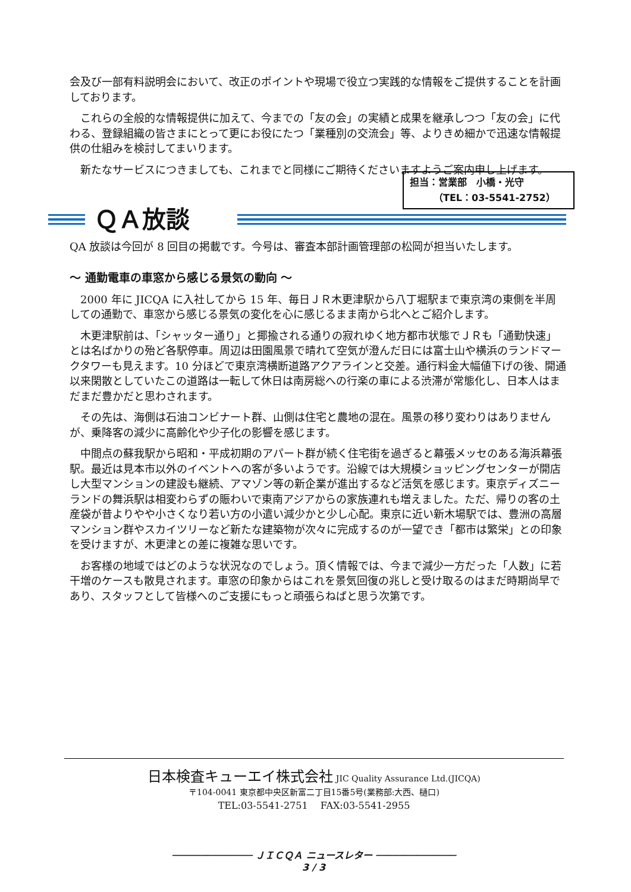会及び一部有料説明会において、改正のポイントや現場で役立つ実践的な情報をご提供することを計画しております。
これらの全般的な情報提供に加えて、今までの「友の会」の実績と成果を継承しつつ「友の会」に代わる、登録組織の皆さまにとって更にお役にたつ「業種別の交流会」等、よりきめ細かで迅速な情報提供の仕組みを検討してまいります。
新たなサービスにつきましても、これまでと同様にご期待くださいますようご案内申し上げます。
担当：営業部　小橋・光守
　　　（TEL：03-5541-2752）
ＱＡ放談
QA 放談は今回が 8 回目の掲載です。今号は、審査本部計画管理部の松岡が担当いたします。
～ 通勤電車の車窓から感じる景気の動向 ～
2000 年に JICQA に入社してから 15 年、毎日ＪＲ木更津駅から八丁堀駅まで東京湾の東側を半周しての通勤で、車窓から感じる景気の変化を心に感じるまま南から北へとご紹介します。
木更津駅前は、「シャッター通り」と揶揄される通りの寂れゆく地方都市状態でＪＲも「通勤快速」とは名ばかりの殆ど各駅停車。周辺は田園風景で晴れて空気が澄んだ日には富士山や横浜のランドマークタワーも見えます。10 分ほどで東京湾横断道路アクアラインと交差。通行料金大幅値下げの後、開通以来閑散としていたこの道路は一転して休日は南房総への行楽の車による渋滞が常態化し、日本人はまだまだ豊かだと思わされます。
その先は、海側は石油コンビナート群、山側は住宅と農地の混在。風景の移り変わりはありませんが、乗降客の減少に高齢化や少子化の影響を感じます。
中間点の蘇我駅から昭和・平成初期のアパート群が続く住宅街を過ぎると幕張メッセのある海浜幕張駅。最近は見本市以外のイベントへの客が多いようです。沿線では大規模ショッピングセンターが開店し大型マンションの建設も継続、アマゾン等の新企業が進出するなど活気を感じます。東京ディズニーランドの舞浜駅は相変わらずの賑わいで東南アジアからの家族連れも増えました。ただ、帰りの客の土産袋が昔よりやや小さくなり若い方の小遣い減少かと少し心配。東京に近い新木場駅では、豊洲の高層マンション群やスカイツリーなど新たな建築物が次々に完成するのが一望でき「都市は繁栄」との印象を受けますが、木更津との差に複雑な思いです。
お客様の地域ではどのような状況なのでしょう。頂く情報では、今まで減少一方だった「人数」に若干増のケースも散見されます。車窓の印象からはこれを景気回復の兆しと受け取るのはまだ時期尚早であり、スタッフとして皆様へのご支援にもっと頑張らねばと思う次第です。
日本検査キューエイ株式会社 JIC Quality Assurance Ltd.(JICQA)
〒104-0041 東京都中央区新富二丁目15番5号(業務部:大西、樋口)
TEL:03-5541-2751　 FAX:03-5541-2955
────────────── ＪＩＣＱＡ ニュースレター ──────────────
3 / 3